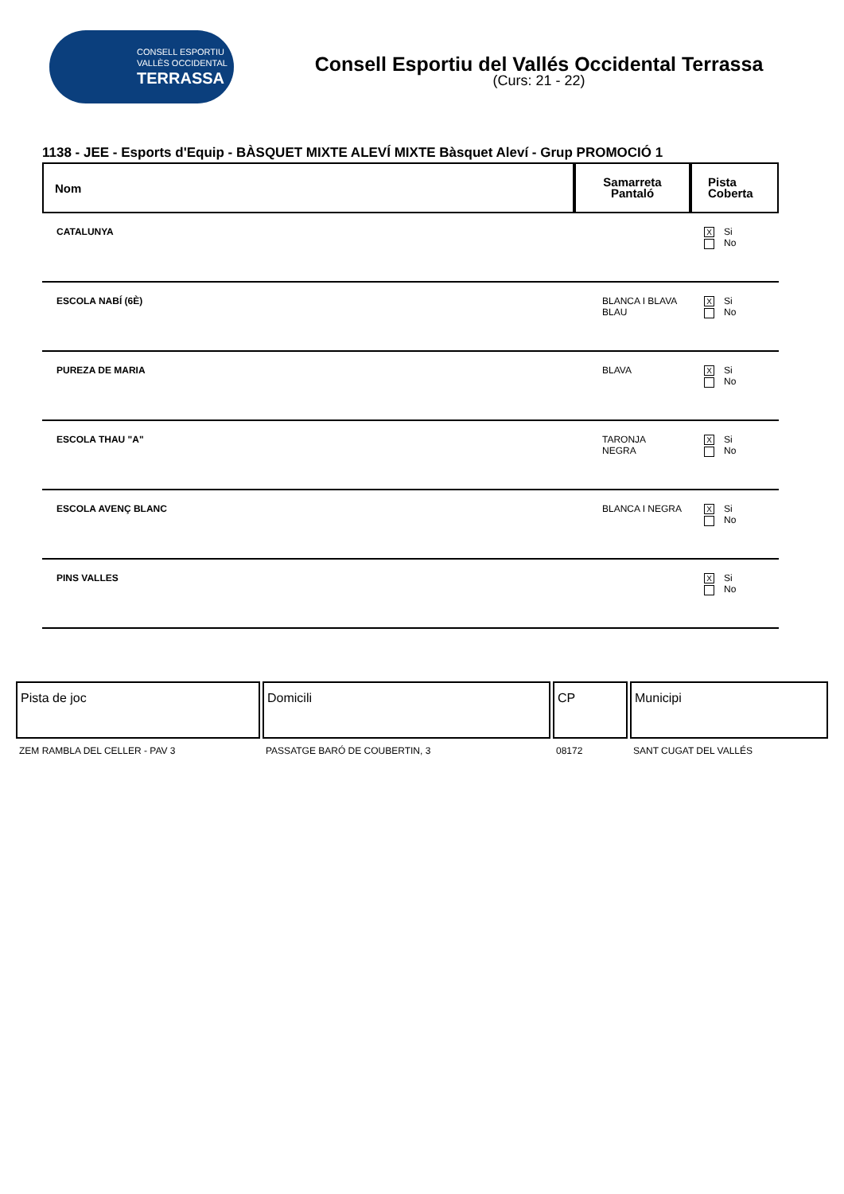CONSELL ESPORTIU
VALLÈS OCCIDENTAL
TERRASSA
Consell Esportiu del Vallés Occidental Terrassa
(Curs: 21 - 22)
1138 - JEE - Esports d'Equip - BÀSQUET MIXTE ALEVÍ MIXTE Bàsquet Aleví - Grup PROMOCIÓ 1
| Nom | Samarreta Pantaló | Pista Coberta |
| --- | --- | --- |
| CATALUNYA | | X Si No |
| ESCOLA NABÍ (6È) | BLANCA I BLAVA BLAU | X Si No |
| PUREZA DE MARIA | BLAVA | X Si No |
| ESCOLA THAU "A" | TARONJA NEGRA | X Si No |
| ESCOLA AVENÇ BLANC | BLANCA I NEGRA | X Si No |
| PINS VALLES | | X Si No |
| Pista de joc | Domicili | CP | Municipi |
| --- | --- | --- | --- |
| ZEM RAMBLA DEL CELLER - PAV 3 | PASSATGE BARÓ DE COUBERTIN, 3 | 08172 | SANT CUGAT DEL VALLÉS |